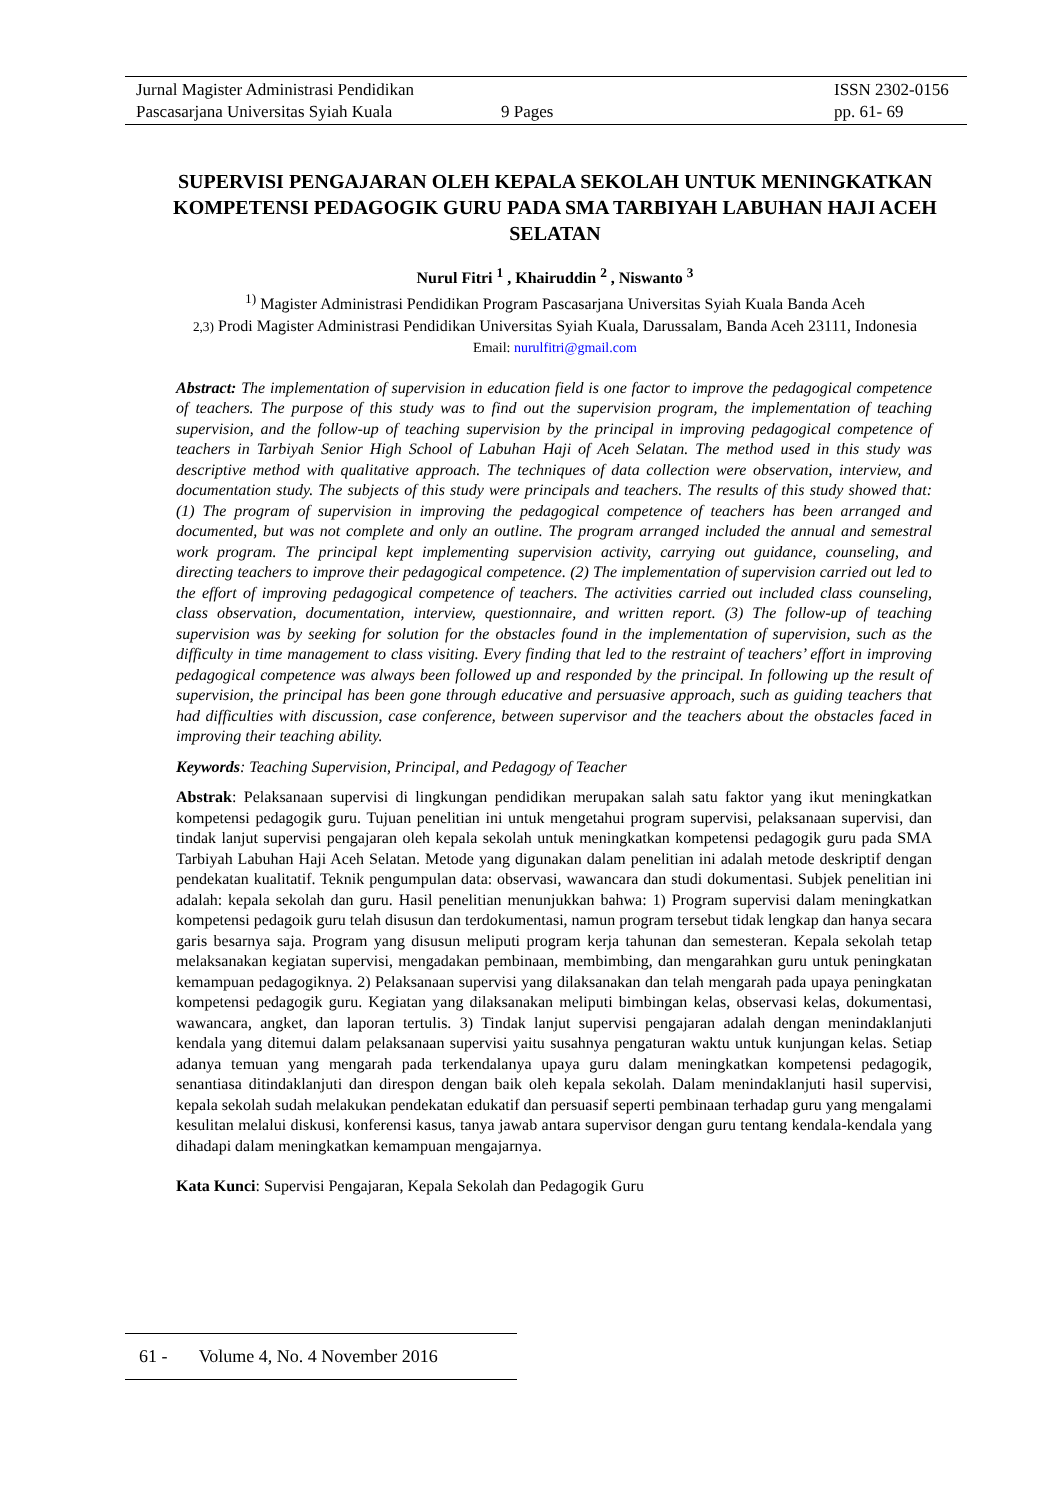Jurnal Magister Administrasi Pendidikan ISSN 2302-0156
Pascasarjana Universitas Syiah Kuala 9 Pages pp. 61- 69
SUPERVISI PENGAJARAN OLEH KEPALA SEKOLAH UNTUK MENINGKATKAN KOMPETENSI PEDAGOGIK GURU PADA SMA TARBIYAH LABUHAN HAJI ACEH SELATAN
Nurul Fitri <sup>1</sup> , Khairuddin <sup>2</sup> , Niswanto <sup>3</sup>
<sup>1)</sup> Magister Administrasi Pendidikan Program Pascasarjana Universitas Syiah Kuala Banda Aceh
2,3) Prodi Magister Administrasi Pendidikan Universitas Syiah Kuala, Darussalam, Banda Aceh 23111, Indonesia
Email: nurulfitri@gmail.com
Abstract: The implementation of supervision in education field is one factor to improve the pedagogical competence of teachers. The purpose of this study was to find out the supervision program, the implementation of teaching supervision, and the follow-up of teaching supervision by the principal in improving pedagogical competence of teachers in Tarbiyah Senior High School of Labuhan Haji of Aceh Selatan. The method used in this study was descriptive method with qualitative approach. The techniques of data collection were observation, interview, and documentation study. The subjects of this study were principals and teachers. The results of this study showed that: (1) The program of supervision in improving the pedagogical competence of teachers has been arranged and documented, but was not complete and only an outline. The program arranged included the annual and semestral work program. The principal kept implementing supervision activity, carrying out guidance, counseling, and directing teachers to improve their pedagogical competence. (2) The implementation of supervision carried out led to the effort of improving pedagogical competence of teachers. The activities carried out included class counseling, class observation, documentation, interview, questionnaire, and written report. (3) The follow-up of teaching supervision was by seeking for solution for the obstacles found in the implementation of supervision, such as the difficulty in time management to class visiting. Every finding that led to the restraint of teachers’ effort in improving pedagogical competence was always been followed up and responded by the principal. In following up the result of supervision, the principal has been gone through educative and persuasive approach, such as guiding teachers that had difficulties with discussion, case conference, between supervisor and the teachers about the obstacles faced in improving their teaching ability.
Keywords: Teaching Supervision, Principal, and Pedagogy of Teacher
Abstrak: Pelaksanaan supervisi di lingkungan pendidikan merupakan salah satu faktor yang ikut meningkatkan kompetensi pedagogik guru. Tujuan penelitian ini untuk mengetahui program supervisi, pelaksanaan supervisi, dan tindak lanjut supervisi pengajaran oleh kepala sekolah untuk meningkatkan kompetensi pedagogik guru pada SMA Tarbiyah Labuhan Haji Aceh Selatan. Metode yang digunakan dalam penelitian ini adalah metode deskriptif dengan pendekatan kualitatif. Teknik pengumpulan data: observasi, wawancara dan studi dokumentasi. Subjek penelitian ini adalah: kepala sekolah dan guru. Hasil penelitian menunjukkan bahwa: 1) Program supervisi dalam meningkatkan kompetensi pedagoik guru telah disusun dan terdokumentasi, namun program tersebut tidak lengkap dan hanya secara garis besarnya saja. Program yang disusun meliputi program kerja tahunan dan semesteran. Kepala sekolah tetap melaksanakan kegiatan supervisi, mengadakan pembinaan, membimbing, dan mengarahkan guru untuk peningkatan kemampuan pedagogiknya. 2) Pelaksanaan supervisi yang dilaksanakan dan telah mengarah pada upaya peningkatan kompetensi pedagogik guru. Kegiatan yang dilaksanakan meliputi bimbingan kelas, observasi kelas, dokumentasi, wawancara, angket, dan laporan tertulis. 3) Tindak lanjut supervisi pengajaran adalah dengan menindaklanjuti kendala yang ditemui dalam pelaksanaan supervisi yaitu susahnya pengaturan waktu untuk kunjungan kelas. Setiap adanya temuan yang mengarah pada terkendalanya upaya guru dalam meningkatkan kompetensi pedagogik, senantiasa ditindaklanjuti dan direspon dengan baik oleh kepala sekolah. Dalam menindaklanjuti hasil supervisi, kepala sekolah sudah melakukan pendekatan edukatif dan persuasif seperti pembinaan terhadap guru yang mengalami kesulitan melalui diskusi, konferensi kasus, tanya jawab antara supervisor dengan guru tentang kendala-kendala yang dihadapi dalam meningkatkan kemampuan mengajarnya.
Kata Kunci: Supervisi Pengajaran, Kepala Sekolah dan Pedagogik Guru
61 - Volume 4, No. 4 November 2016